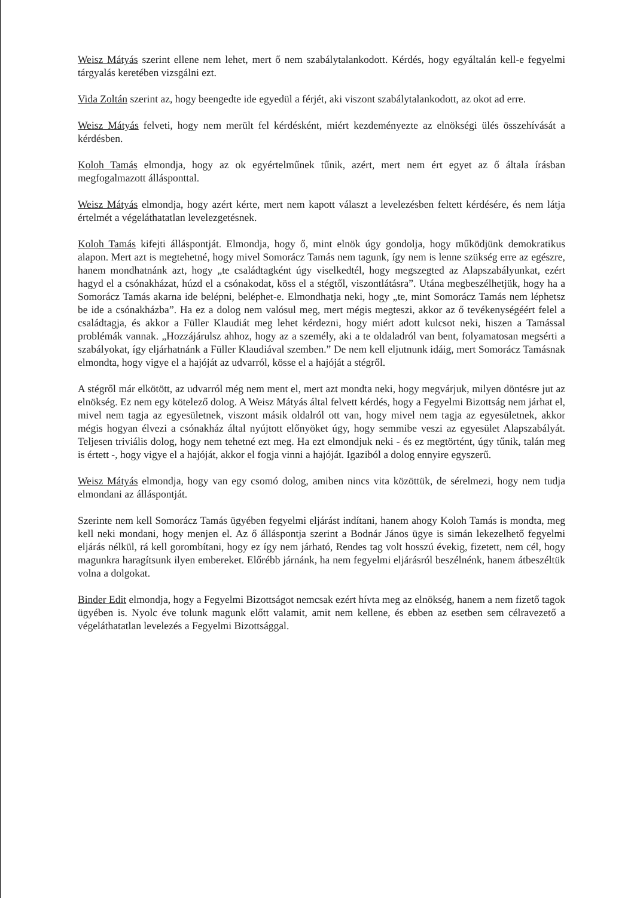Weisz Mátyás szerint ellene nem lehet, mert ő nem szabálytalankodott. Kérdés, hogy egyáltalán kell-e fegyelmi tárgyalás keretében vizsgálni ezt.
Vida Zoltán szerint az, hogy beengedte ide egyedül a férjét, aki viszont szabálytalankodott, az okot ad erre.
Weisz Mátyás felveti, hogy nem merült fel kérdésként, miért kezdeményezte az elnökségi ülés összehívását a kérdésben.
Koloh Tamás elmondja, hogy az ok egyértelműnek tűnik, azért, mert nem ért egyet az ő általa írásban megfogalmazott állásponttal.
Weisz Mátyás elmondja, hogy azért kérte, mert nem kapott választ a levelezésben feltett kérdésére, és nem látja értelmét a végeláthatatlan levelezgetésnek.
Koloh Tamás kifejti álláspontját. Elmondja, hogy ő, mint elnök úgy gondolja, hogy működjünk demokratikus alapon. Mert azt is megtehetné, hogy mivel Somorácz Tamás nem tagunk, így nem is lenne szükség erre az egészre, hanem mondhatnánk azt, hogy „te családtagként úgy viselkedtél, hogy megszegted az Alapszabályunkat, ezért hagyd el a csónakházat, húzd el a csónakodat, köss el a stégtől, viszontlátásra”. Utána megbeszélhetjük, hogy ha a Somorácz Tamás akarna ide belépni, beléphet-e. Elmondhatja neki, hogy „te, mint Somorácz Tamás nem léphetsz be ide a csónakházba”. Ha ez a dolog nem valósul meg, mert mégis megteszi, akkor az ő tevékenységéért felel a családtagja, és akkor a Füller Klaudiát meg lehet kérdezni, hogy miért adott kulcsot neki, hiszen a Tamással problémák vannak. „Hozzájárulsz ahhoz, hogy az a személy, aki a te oldaladról van bent, folyamatosan megsérti a szabályokat, így eljárhatnánk a Füller Klaudiával szemben.” De nem kell eljutnunk idáig, mert Somorácz Tamásnak elmondta, hogy vigye el a hajóját az udvarról, kösse el a hajóját a stégről.
A stégről már elkötött, az udvarról még nem ment el, mert azt mondta neki, hogy megvárjuk, milyen döntésre jut az elnökség. Ez nem egy kötelező dolog. A Weisz Mátyás által felvett kérdés, hogy a Fegyelmi Bizottság nem járhat el, mivel nem tagja az egyesületnek, viszont másik oldalról ott van, hogy mivel nem tagja az egyesületnek, akkor mégis hogyan élvezi a csónakház által nyújtott előnyöket úgy, hogy semmibe veszi az egyesület Alapszabályát. Teljesen triviális dolog, hogy nem tehetné ezt meg. Ha ezt elmondjuk neki - és ez megtörtént, úgy tűnik, talán meg is értett -, hogy vigye el a hajóját, akkor el fogja vinni a hajóját. Igaziból a dolog ennyire egyszerű.
Weisz Mátyás elmondja, hogy van egy csomó dolog, amiben nincs vita közöttük, de sérelmezi, hogy nem tudja elmondani az álláspontját.
Szerinte nem kell Somorácz Tamás ügyében fegyelmi eljárást indítani, hanem ahogy Koloh Tamás is mondta, meg kell neki mondani, hogy menjen el. Az ő álláspontja szerint a Bodnár János ügye is simán lekezelhető fegyelmi eljárás nélkül, rá kell gorombítani, hogy ez így nem járható, Rendes tag volt hosszú évekig, fizetett, nem cél, hogy magunkra haragítsunk ilyen embereket. Előrébb járnánk, ha nem fegyelmi eljárásról beszélnénk, hanem átbeszéltük volna a dolgokat.
Binder Edit elmondja, hogy a Fegyelmi Bizottságot nemcsak ezért hívta meg az elnökség, hanem a nem fizető tagok ügyében is. Nyolc éve tolunk magunk előtt valamit, amit nem kellene, és ebben az esetben sem célravezető a végeláthatatlan levelezés a Fegyelmi Bizottsággal.